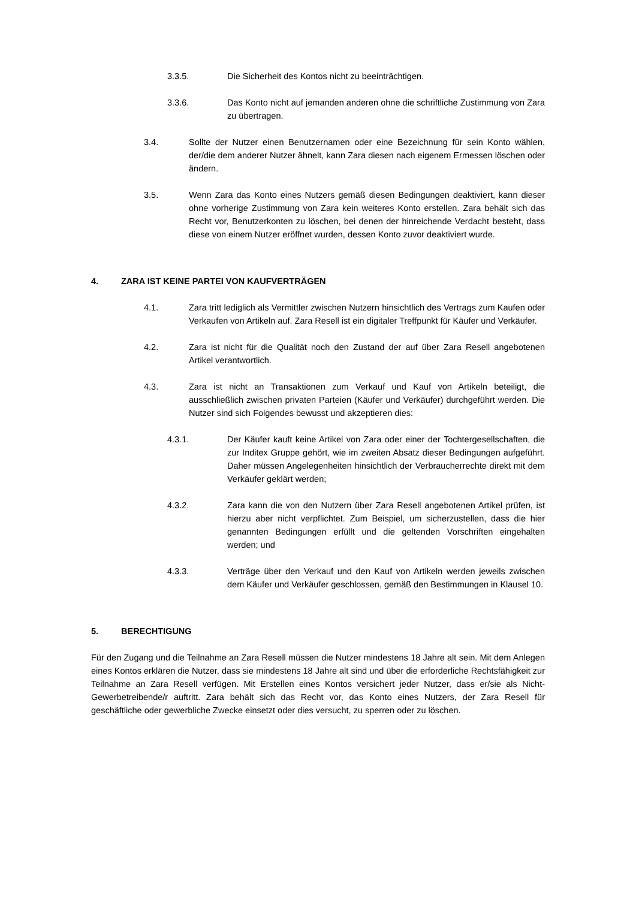3.3.5. Die Sicherheit des Kontos nicht zu beeinträchtigen.
3.3.6. Das Konto nicht auf jemanden anderen ohne die schriftliche Zustimmung von Zara zu übertragen.
3.4. Sollte der Nutzer einen Benutzernamen oder eine Bezeichnung für sein Konto wählen, der/die dem anderer Nutzer ähnelt, kann Zara diesen nach eigenem Ermessen löschen oder ändern.
3.5. Wenn Zara das Konto eines Nutzers gemäß diesen Bedingungen deaktiviert, kann dieser ohne vorherige Zustimmung von Zara kein weiteres Konto erstellen. Zara behält sich das Recht vor, Benutzerkonten zu löschen, bei denen der hinreichende Verdacht besteht, dass diese von einem Nutzer eröffnet wurden, dessen Konto zuvor deaktiviert wurde.
4. ZARA IST KEINE PARTEI VON KAUFVERTRÄGEN
4.1. Zara tritt lediglich als Vermittler zwischen Nutzern hinsichtlich des Vertrags zum Kaufen oder Verkaufen von Artikeln auf. Zara Resell ist ein digitaler Treffpunkt für Käufer und Verkäufer.
4.2. Zara ist nicht für die Qualität noch den Zustand der auf über Zara Resell angebotenen Artikel verantwortlich.
4.3. Zara ist nicht an Transaktionen zum Verkauf und Kauf von Artikeln beteiligt, die ausschließlich zwischen privaten Parteien (Käufer und Verkäufer) durchgeführt werden. Die Nutzer sind sich Folgendes bewusst und akzeptieren dies:
4.3.1. Der Käufer kauft keine Artikel von Zara oder einer der Tochtergesellschaften, die zur Inditex Gruppe gehört, wie im zweiten Absatz dieser Bedingungen aufgeführt. Daher müssen Angelegenheiten hinsichtlich der Verbraucherrechte direkt mit dem Verkäufer geklärt werden;
4.3.2. Zara kann die von den Nutzern über Zara Resell angebotenen Artikel prüfen, ist hierzu aber nicht verpflichtet. Zum Beispiel, um sicherzustellen, dass die hier genannten Bedingungen erfüllt und die geltenden Vorschriften eingehalten werden; und
4.3.3. Verträge über den Verkauf und den Kauf von Artikeln werden jeweils zwischen dem Käufer und Verkäufer geschlossen, gemäß den Bestimmungen in Klausel 10.
5. BERECHTIGUNG
Für den Zugang und die Teilnahme an Zara Resell müssen die Nutzer mindestens 18 Jahre alt sein. Mit dem Anlegen eines Kontos erklären die Nutzer, dass sie mindestens 18 Jahre alt sind und über die erforderliche Rechtsfähigkeit zur Teilnahme an Zara Resell verfügen. Mit Erstellen eines Kontos versichert jeder Nutzer, dass er/sie als Nicht-Gewerbetreibende/r auftritt. Zara behält sich das Recht vor, das Konto eines Nutzers, der Zara Resell für geschäftliche oder gewerbliche Zwecke einsetzt oder dies versucht, zu sperren oder zu löschen.